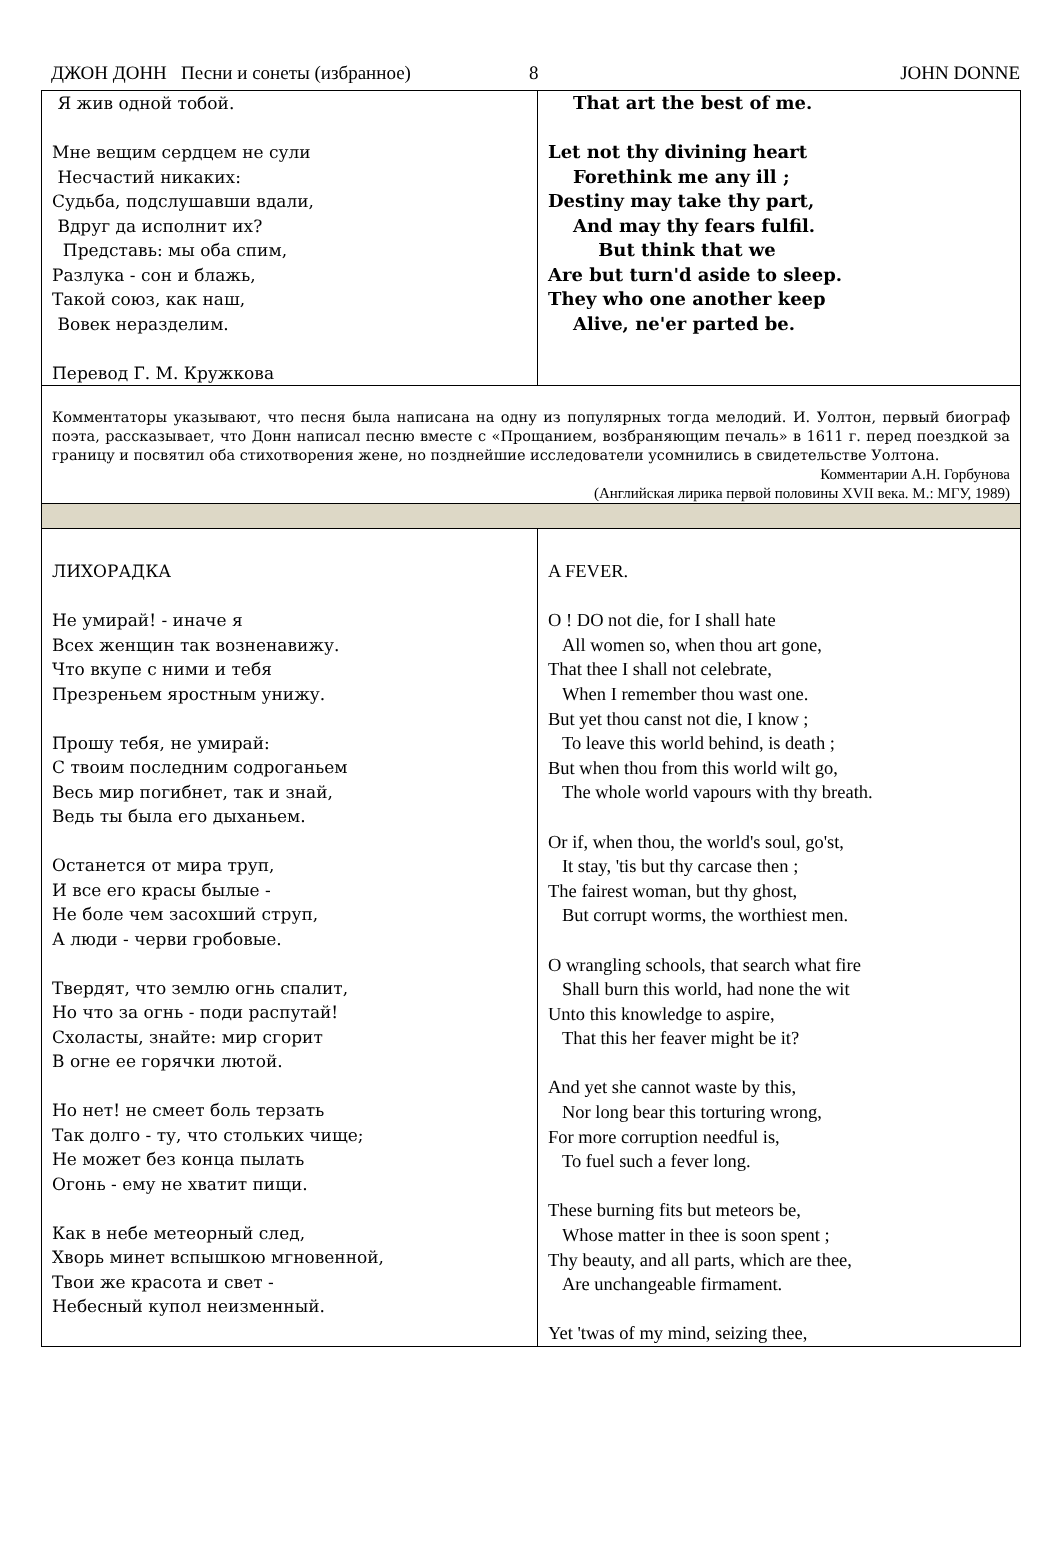ДЖОН ДОНН Песни и сонеты (избранное) 8 JOHN DONNE
| Я жив одной тобой. Мне вещим сердцем не сули Несчастий никаких: Судьба, подслушавши вдали, Вдруг да исполнит их? Представь: мы оба спим, Разлука - сон и блажь, Такой союз, как наш, Вовек неразделим. Перевод Г. М. Кружкова | That art the best of me. Let not thy divining heart Forethink me any ill ; Destiny may take thy part, And may thy fears fulfil. But think that we Are but turn'd aside to sleep. They who one another keep Alive, ne'er parted be. |
| Комментаторы указывают, что песня была написана на одну из популярных тогда мелодий. И. Уолтон, первый биограф поэта, рассказывает, что Донн написал песню вместе с «Прощанием, возбраняющим печаль» в 1611 г. перед поездкой за границу и посвятил оба стихотворения жене, но позднейшие исследователи усомнились в свидетельстве Уолтона. Комментарии А.Н. Горбунова (Английская лирика первой половины XVII века. М.: МГУ, 1989) | |
| ЛИХОРАДКА Не умирай! - иначе я Всех женщин так возненавижу. Что вкупе с ними и тебя Презреньем яростным унижу. Прошу тебя, не умирай: С твоим последним содроганьем Весь мир погибнет, так и знай, Ведь ты была его дыханьем. Останется от мира труп, И все его красы былые - Не боле чем засохший струп, А люди - черви гробовые. Твердят, что землю огнь спалит, Но что за огнь - поди распутай! Схоласты, знайте: мир сгорит В огне ее горячки лютой. Но нет! не смеет боль терзать Так долго - ту, что стольких чище; Не может без конца пылать Огонь - ему не хватит пищи. Как в небе метеорный след, Хворь минет вспышкою мгновенной, Твои же красота и свет - Небесный купол неизменный. | A FEVER. O ! DO not die, for I shall hate All women so, when thou art gone, That thee I shall not celebrate, When I remember thou wast one. But yet thou canst not die, I know ; To leave this world behind, is death ; But when thou from this world wilt go, The whole world vapours with thy breath. Or if, when thou, the world's soul, go'st, It stay, 'tis but thy carcase then ; The fairest woman, but thy ghost, But corrupt worms, the worthiest men. O wrangling schools, that search what fire Shall burn this world, had none the wit Unto this knowledge to aspire, That this her feaver might be it? And yet she cannot waste by this, Nor long bear this torturing wrong, For more corruption needful is, To fuel such a fever long. These burning fits but meteors be, Whose matter in thee is soon spent ; Thy beauty, and all parts, which are thee, Are unchangeable firmament. Yet 'twas of my mind, seizing thee, |